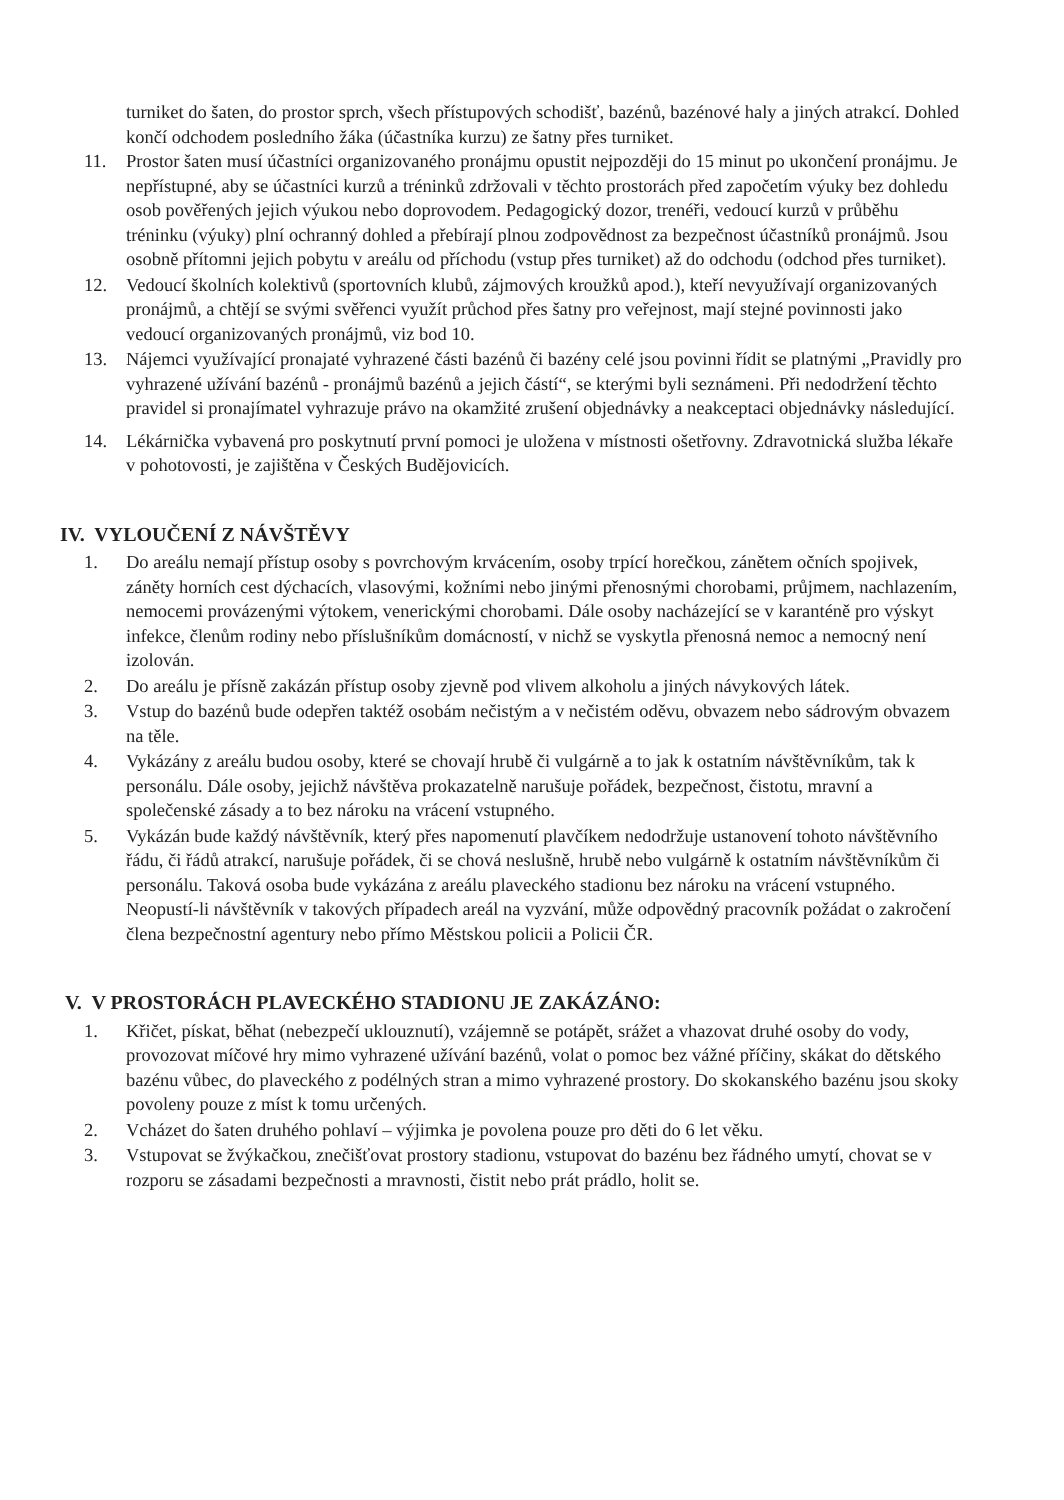turniket do šaten, do prostor sprch, všech přístupových schodišť, bazénů, bazénové haly a jiných atrakcí. Dohled končí odchodem posledního žáka (účastníka kurzu) ze šatny přes turniket.
11. Prostor šaten musí účastníci organizovaného pronájmu opustit nejpozději do 15 minut po ukončení pronájmu. Je nepřístupné, aby se účastníci kurzů a tréninků zdržovali v těchto prostorách před započetím výuky bez dohledu osob pověřených jejich výukou nebo doprovodem. Pedagogický dozor, trenéři, vedoucí kurzů v průběhu tréninku (výuky) plní ochranný dohled a přebírají plnou zodpovědnost za bezpečnost účastníků pronájmů. Jsou osobně přítomni jejich pobytu v areálu od příchodu (vstup přes turniket) až do odchodu (odchod přes turniket).
12. Vedoucí školních kolektivů (sportovních klubů, zájmových kroužků apod.), kteří nevyužívají organizovaných pronájmů, a chtějí se svými svěřenci využít průchod přes šatny pro veřejnost, mají stejné povinnosti jako vedoucí organizovaných pronájmů, viz bod 10.
13. Nájemci využívající pronajaté vyhrazené části bazénů či bazény celé jsou povinni řídit se platnými „Pravidly pro vyhrazené užívání bazénů - pronájmů bazénů a jejich částí“, se kterými byli seznámeni. Při nedodržení těchto pravidel si pronajímatel vyhrazuje právo na okamžité zrušení objednávky a neakceptaci objednávky následující.
14. Lékárnička vybavená pro poskytnutí první pomoci je uložena v místnosti ošetřovny. Zdravotnická služba lékaře v pohotovosti, je zajištěna v Českých Budějovicích.
IV. VYLOUČENÍ Z NÁVŠTĚVY
1. Do areálu nemají přístup osoby s povrchovým krvácením, osoby trpící horečkou, zánětem očních spojivek, záněty horních cest dýchacích, vlasovými, kožními nebo jinými přenosnými chorobami, průjmem, nachlazením, nemocemi provázenými výtokem, venerickými chorobami. Dále osoby nacházející se v karanténě pro výskyt infekce, členům rodiny nebo příslušníkům domácností, v nichž se vyskytla přenosná nemoc a nemocný není izolován.
2. Do areálu je přísně zakázán přístup osoby zjevně pod vlivem alkoholu a jiných návykových látek.
3. Vstup do bazénů bude odepřen taktéž osobám nečistým a v nečistém oděvu, obvazem nebo sádrovým obvazem na těle.
4. Vykázány z areálu budou osoby, které se chovají hrubě či vulgárně a to jak k ostatním návštěvníkům, tak k personálu. Dále osoby, jejichž návštěva prokazatelně narušuje pořádek, bezpečnost, čistotu, mravní a společenské zásady a to bez nároku na vrácení vstupného.
5. Vykázán bude každý návštěvník, který přes napomenutí plavčíkem nedodržuje ustanovení tohoto návštěvního řádu, či řádů atrakcí, narušuje pořádek, či se chová neslušně, hrubě nebo vulgárně k ostatním návštěvníkům či personálu. Taková osoba bude vykázána z areálu plaveckého stadionu bez nároku na vrácení vstupného. Neopustí-li návštěvník v takových případech areál na vyzvání, může odpovědný pracovník požádat o zakročení člena bezpečnostní agentury nebo přímo Městskou policii a Policii ČR.
V. V PROSTORÁCH PLAVECKÉHO STADIONU JE ZAKÁZÁNO:
1. Křičet, pískat, běhat (nebezpečí uklouznutí), vzájemně se potápět, srážet a vhazovat druhé osoby do vody, provozovat míčové hry mimo vyhrazené užívání bazénů, volat o pomoc bez vážné příčiny, skákat do dětského bazénu vůbec, do plaveckého z podélných stran a mimo vyhrazené prostory. Do skokanského bazénu jsou skoky povoleny pouze z míst k tomu určených.
2. Vcházet do šaten druhého pohlaví – výjimka je povolena pouze pro děti do 6 let věku.
3. Vstupovat se žvýkačkou, znečišťovat prostory stadionu, vstupovat do bazénu bez řádného umytí, chovat se v rozporu se zásadami bezpečnosti a mravnosti, čistit nebo prát prádlo, holit se.